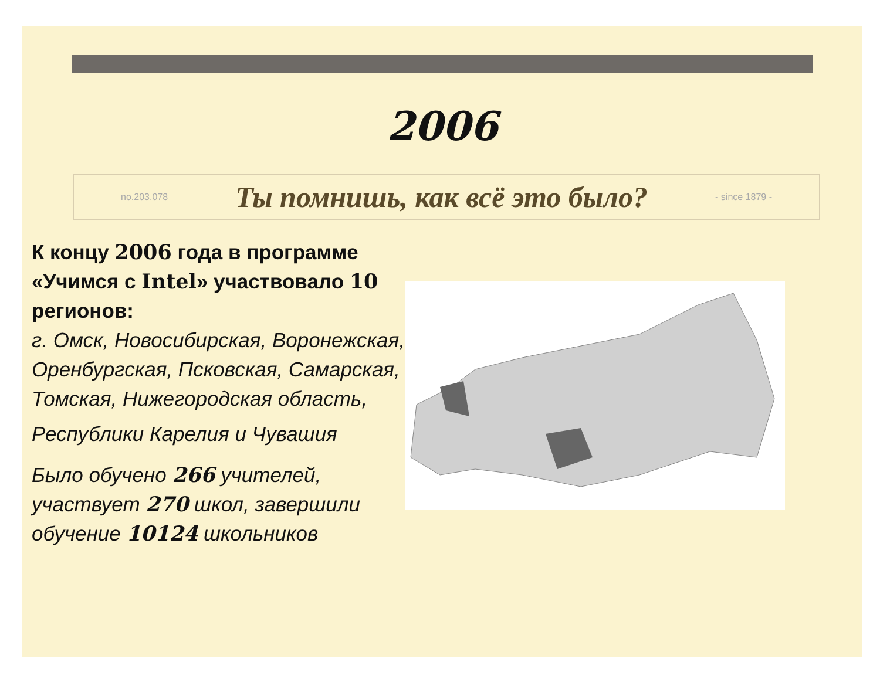2006
no.203.078 Ты помнишь, как всё это было? - since 1879 -
К концу 2006 года в программе «Учимся с Intel» участвовало 10 регионов:
г. Омск, Новосибирская, Воронежская, Оренбургская, Псковская, Самарская, Томская, Нижегородская область,
Республики Карелия и Чувашия
Было обучено 266 учителей, участвует 270 школ, завершили обучение 10124 школьников